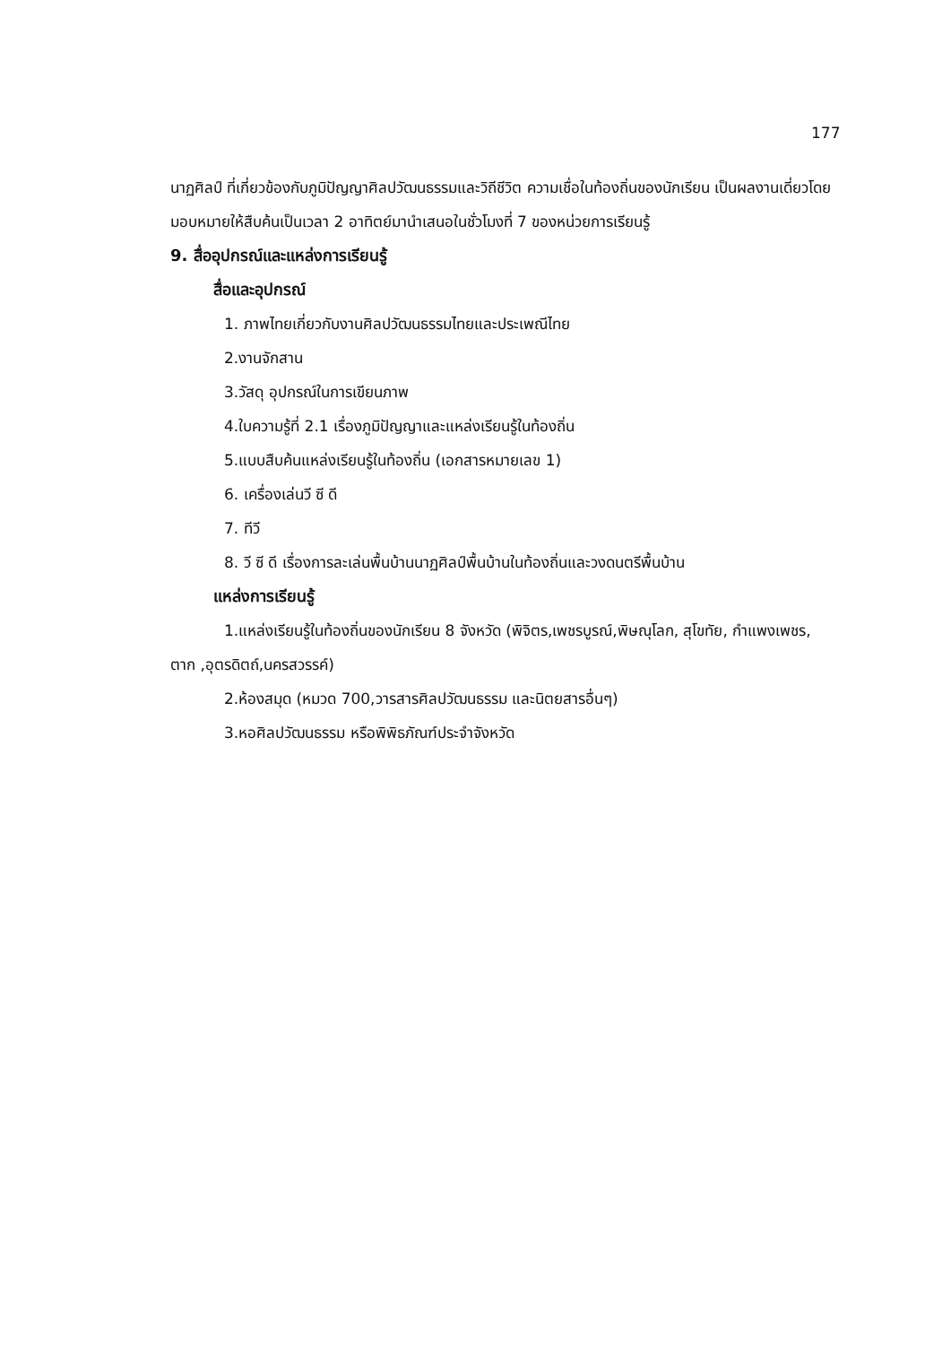177
นาฏศิลป์ ที่เกี่ยวข้องกับภูมิปัญญาศิลปวัฒนธรรมและวิถีชีวิต ความเชื่อในท้องถิ่นของนักเรียน เป็นผลงานเดี่ยวโดยมอบหมายให้สืบค้นเป็นเวลา 2 อาทิตย์มานำเสนอในชั่วโมงที่ 7 ของหน่วยการเรียนรู้
9. สื่ออุปกรณ์และแหล่งการเรียนรู้
สื่อและอุปกรณ์
1. ภาพไทยเกี่ยวกับงานศิลปวัฒนธรรมไทยและประเพณีไทย
2.งานจักสาน
3.วัสดุ อุปกรณ์ในการเขียนภาพ
4.ใบความรู้ที่ 2.1 เรื่องภูมิปัญญาและแหล่งเรียนรู้ในท้องถิ่น
5.แบบสืบค้นแหล่งเรียนรู้ในท้องถิ่น (เอกสารหมายเลข 1)
6. เครื่องเล่นวี ซี ดี
7. ทีวี
8. วี ซี ดี เรื่องการละเล่นพื้นบ้านนาฏศิลป์พื้นบ้านในท้องถิ่นและวงดนตรีพื้นบ้าน
แหล่งการเรียนรู้
1.แหล่งเรียนรู้ในท้องถิ่นของนักเรียน 8 จังหวัด (พิจิตร,เพชรบูรณ์,พิษณุโลก, สุโขทัย, กำแพงเพชร, ตาก ,อุตรดิตถ์,นครสวรรค์)
2.ห้องสมุด (หมวด 700,วารสารศิลปวัฒนธรรม และนิตยสารอื่นๆ)
3.หอศิลปวัฒนธรรม หรือพิพิธภัณฑ์ประจำจังหวัด